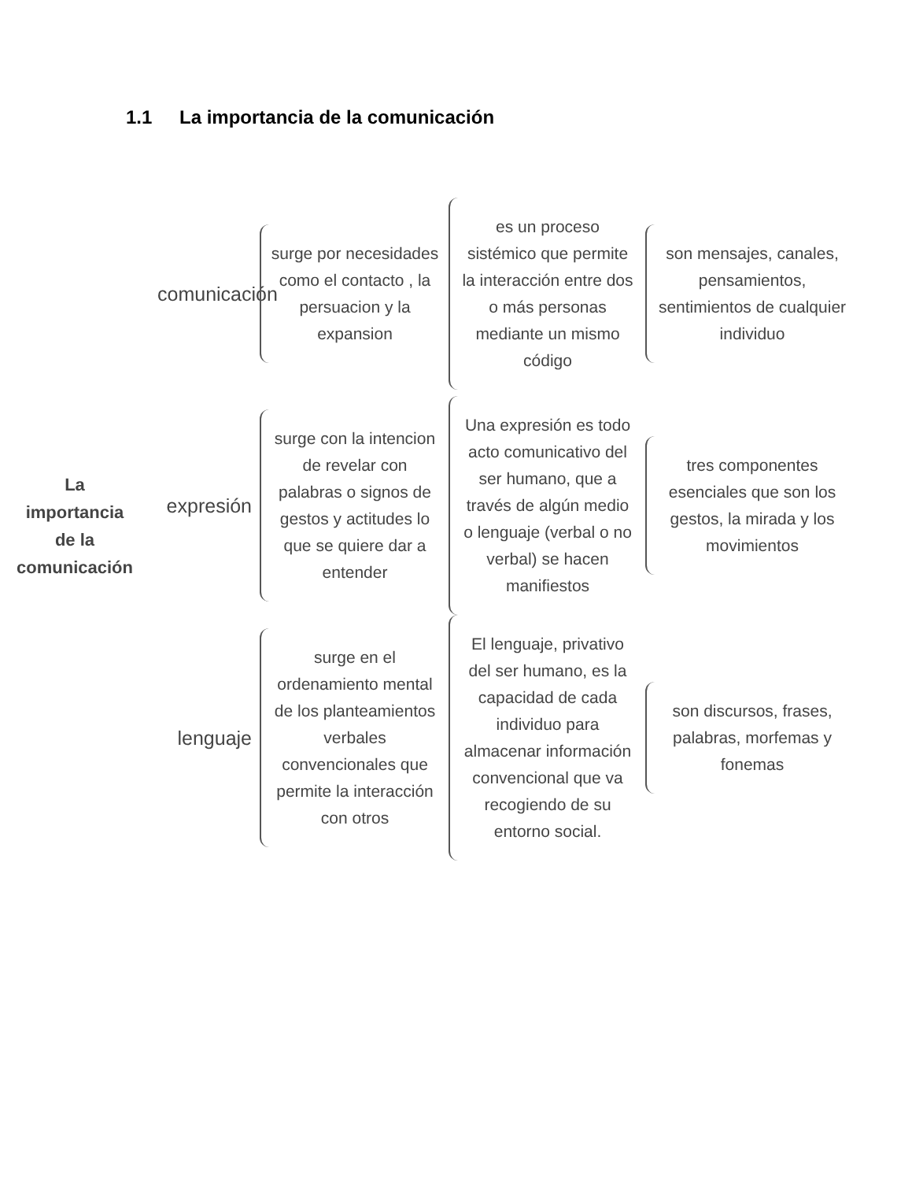1.1 La importancia de la comunicación
La
importancia
de la
comunicación
comunicación
surge por necesidades como el contacto , la persuacion y la expansion
es un proceso sistémico que permite la interacción entre dos o más personas mediante un mismo código
son mensajes, canales, pensamientos, sentimientos de cualquier individuo
expresión
surge con la intencion de revelar con palabras o signos de gestos y actitudes lo que se quiere dar a entender
Una expresión es todo acto comunicativo del ser humano, que a través de algún medio o lenguaje (verbal o no verbal) se hacen manifiestos
tres componentes esenciales que son los gestos, la mirada y los movimientos
lenguaje
surge en el ordenamiento mental de los planteamientos verbales convencionales que permite la interacción con otros
El lenguaje, privativo del ser humano, es la capacidad de cada individuo para almacenar información convencional que va recogiendo de su entorno social.
son discursos, frases, palabras, morfemas y fonemas